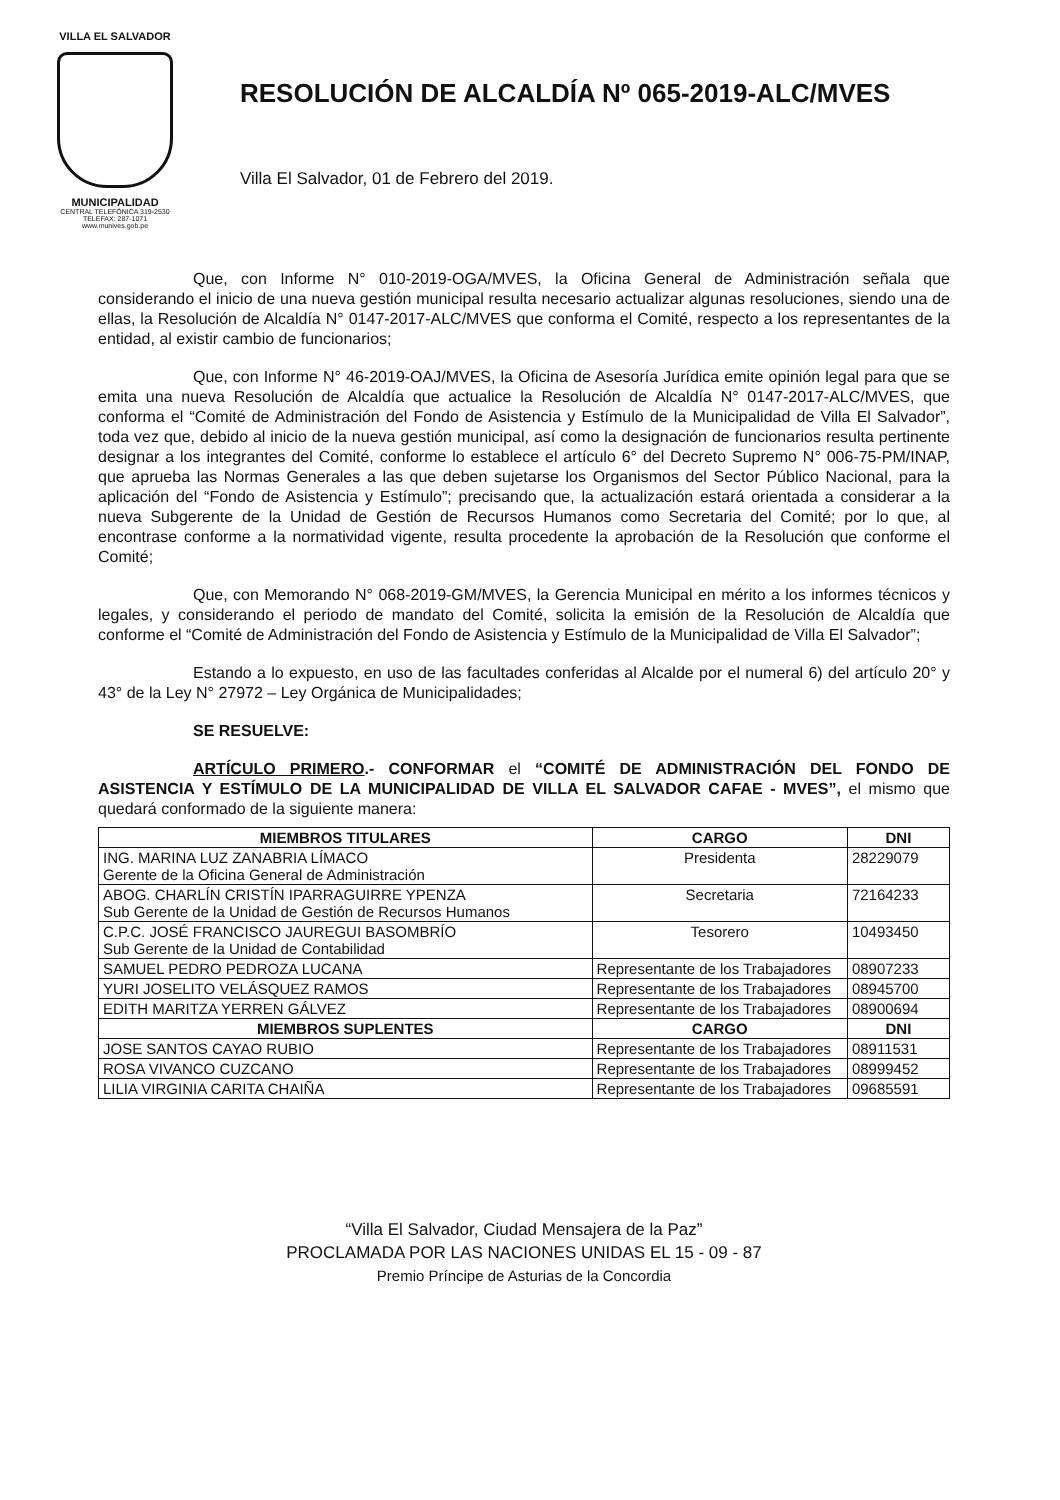VILLA EL SALVADOR
MUNICIPALIDAD
CENTRAL TELEFÓNICA 319-2530
TELEFAX: 287-1071
www.munives.gob.pe
RESOLUCIÓN DE ALCALDÍA Nº 065-2019-ALC/MVES
Villa El Salvador, 01 de Febrero del 2019.
Que, con Informe N° 010-2019-OGA/MVES, la Oficina General de Administración señala que considerando el inicio de una nueva gestión municipal resulta necesario actualizar algunas resoluciones, siendo una de ellas, la Resolución de Alcaldía N° 0147-2017-ALC/MVES que conforma el Comité, respecto a los representantes de la entidad, al existir cambio de funcionarios;
Que, con Informe N° 46-2019-OAJ/MVES, la Oficina de Asesoría Jurídica emite opinión legal para que se emita una nueva Resolución de Alcaldía que actualice la Resolución de Alcaldía N° 0147-2017-ALC/MVES, que conforma el “Comité de Administración del Fondo de Asistencia y Estímulo de la Municipalidad de Villa El Salvador”, toda vez que, debido al inicio de la nueva gestión municipal, así como la designación de funcionarios resulta pertinente designar a los integrantes del Comité, conforme lo establece el artículo 6° del Decreto Supremo N° 006-75-PM/INAP, que aprueba las Normas Generales a las que deben sujetarse los Organismos del Sector Público Nacional, para la aplicación del “Fondo de Asistencia y Estímulo”; precisando que, la actualización estará orientada a considerar a la nueva Subgerente de la Unidad de Gestión de Recursos Humanos como Secretaria del Comité; por lo que, al encontrase conforme a la normatividad vigente, resulta procedente la aprobación de la Resolución que conforme el Comité;
Que, con Memorando N° 068-2019-GM/MVES, la Gerencia Municipal en mérito a los informes técnicos y legales, y considerando el periodo de mandato del Comité, solicita la emisión de la Resolución de Alcaldía que conforme el “Comité de Administración del Fondo de Asistencia y Estímulo de la Municipalidad de Villa El Salvador”;
Estando a lo expuesto, en uso de las facultades conferidas al Alcalde por el numeral 6) del artículo 20° y 43° de la Ley N° 27972 – Ley Orgánica de Municipalidades;
SE RESUELVE:
ARTÍCULO PRIMERO.- CONFORMAR el “COMITÉ DE ADMINISTRACIÓN DEL FONDO DE ASISTENCIA Y ESTÍMULO DE LA MUNICIPALIDAD DE VILLA EL SALVADOR CAFAE - MVES”, el mismo que quedará conformado de la siguiente manera:
| MIEMBROS TITULARES | CARGO | DNI |
| --- | --- | --- |
| ING. MARINA LUZ ZANABRIA LÍMACO Gerente de la Oficina General de Administración | Presidenta | 28229079 |
| ABOG. CHARLÍN CRISTÍN IPARRAGUIRRE YPENZA Sub Gerente de la Unidad de Gestión de Recursos Humanos | Secretaria | 72164233 |
| C.P.C. JOSÉ FRANCISCO JAUREGUI BASOMBRÍO Sub Gerente de la Unidad de Contabilidad | Tesorero | 10493450 |
| SAMUEL PEDRO PEDROZA LUCANA | Representante de los Trabajadores | 08907233 |
| YURI JOSELITO VELÁSQUEZ RAMOS | Representante de los Trabajadores | 08945700 |
| EDITH MARITZA YERREN GÁLVEZ | Representante de los Trabajadores | 08900694 |
| MIEMBROS SUPLENTES | CARGO | DNI |
| JOSE SANTOS CAYAO RUBIO | Representante de los Trabajadores | 08911531 |
| ROSA VIVANCO CUZCANO | Representante de los Trabajadores | 08999452 |
| LILIA VIRGINIA CARITA CHAIÑA | Representante de los Trabajadores | 09685591 |
“Villa El Salvador, Ciudad Mensajera de la Paz”
PROCLAMADA POR LAS NACIONES UNIDAS EL 15 - 09 - 87
Premio Príncipe de Asturias de la Concordia